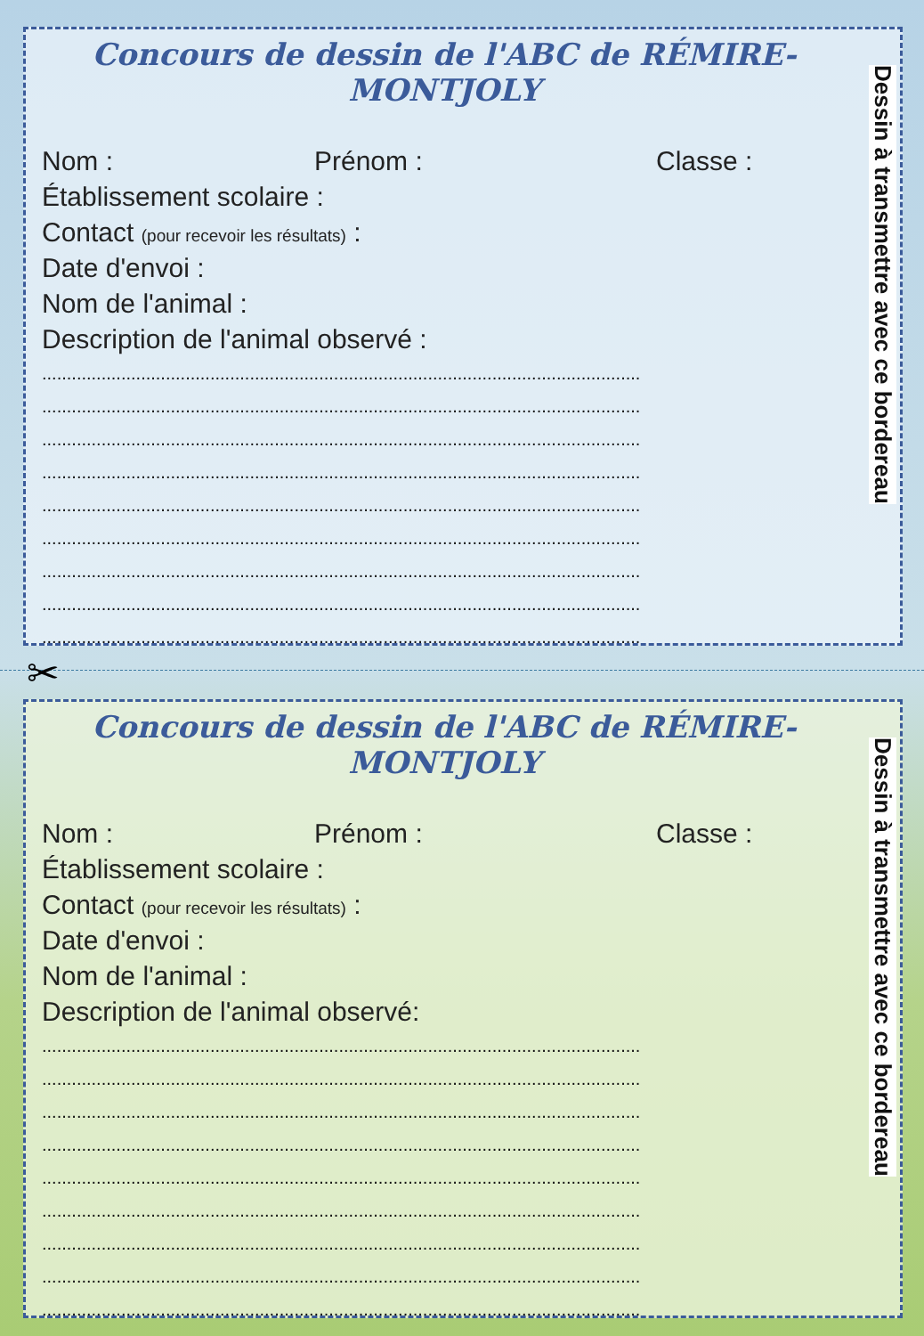Concours de dessin de l'ABC de RÉMIRE-MONTJOLY
Nom : Prénom : Classe :
Établissement scolaire :
Contact (pour recevoir les résultats) :
Date d'envoi :
Nom de l'animal :
Description de l'animal observé :
.........................................................................................................................
.........................................................................................................................
.........................................................................................................................
.........................................................................................................................
.........................................................................................................................
.........................................................................................................................
.........................................................................................................................
.........................................................................................................................
.........................................................................................................................
Dessin à transmettre avec ce bordereau
✂
Concours de dessin de l'ABC de RÉMIRE-MONTJOLY
Nom : Prénom : Classe :
Établissement scolaire :
Contact (pour recevoir les résultats) :
Date d'envoi :
Nom de l'animal :
Description de l'animal observé:
.........................................................................................................................
.........................................................................................................................
.........................................................................................................................
.........................................................................................................................
.........................................................................................................................
.........................................................................................................................
.........................................................................................................................
.........................................................................................................................
.........................................................................................................................
Dessin à transmettre avec ce bordereau